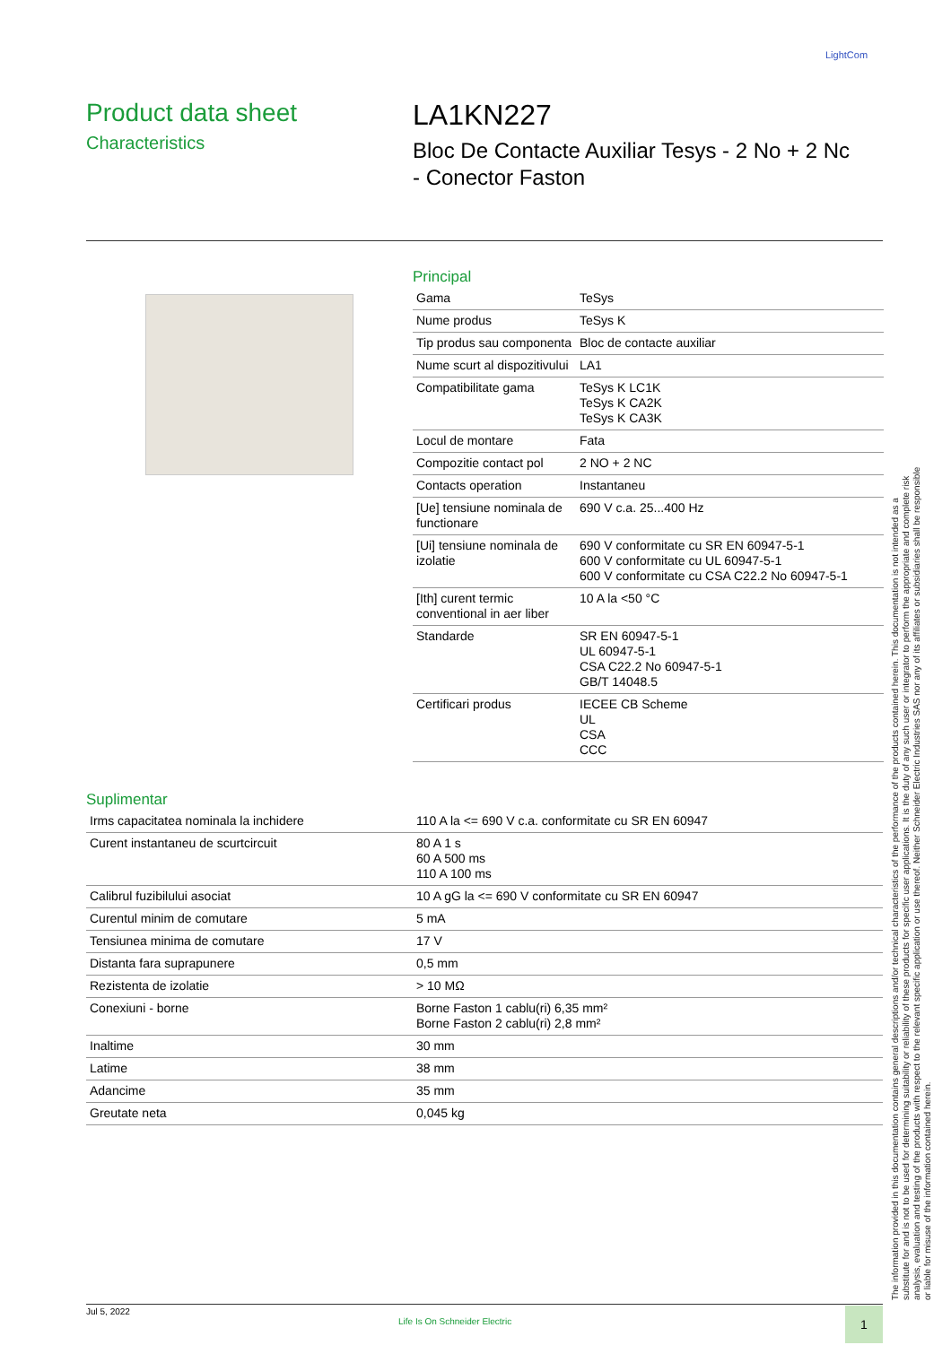LightCom
Product data sheet
Characteristics
LA1KN227
Bloc De Contacte Auxiliar Tesys - 2 No + 2 Nc
- Conector Faston
Principal
| Gama | TeSys |
| Nume produs | TeSys K |
| Tip produs sau componenta | Bloc de contacte auxiliar |
| Nume scurt al dispozitivului | LA1 |
| Compatibilitate gama | TeSys K LC1K TeSys K CA2K TeSys K CA3K |
| Locul de montare | Fata |
| Compozitie contact pol | 2 NO + 2 NC |
| Contacts operation | Instantaneu |
| [Ue] tensiune nominala de functionare | 690 V c.a. 25...400 Hz |
| [Ui] tensiune nominala de izolatie | 690 V conformitate cu SR EN 60947-5-1 600 V conformitate cu UL 60947-5-1 600 V conformitate cu CSA C22.2 No 60947-5-1 |
| [Ith] curent termic conventional in aer liber | 10 A la <50 °C |
| Standarde | SR EN 60947-5-1 UL 60947-5-1 CSA C22.2 No 60947-5-1 GB/T 14048.5 |
| Certificari produs | IECEE CB Scheme UL CSA CCC |
Suplimentar
| Irms capacitatea nominala la inchidere | 110 A la <= 690 V c.a. conformitate cu SR EN 60947 |
| Curent instantaneu de scurtcircuit | 80 A 1 s 60 A 500 ms 110 A 100 ms |
| Calibrul fuzibilului asociat | 10 A gG la <= 690 V conformitate cu SR EN 60947 |
| Curentul minim de comutare | 5 mA |
| Tensiunea minima de comutare | 17 V |
| Distanta fara suprapunere | 0,5 mm |
| Rezistenta de izolatie | > 10 MΩ |
| Conexiuni - borne | Borne Faston 1 cablu(ri) 6,35 mm² Borne Faston 2 cablu(ri) 2,8 mm² |
| Inaltime | 30 mm |
| Latime | 38 mm |
| Adancime | 35 mm |
| Greutate neta | 0,045 kg |
The information provided in this documentation contains general descriptions and/or technical characteristics of the performance of the products contained herein. This documentation is not intended as a substitute for and is not to be used for determining suitability or reliability of these products for specific user applications. It is the duty of any such user or integrator to perform the appropriate and complete risk analysis, evaluation and testing of the products with respect to the relevant specific application or use thereof. Neither Schneider Electric Industries SAS nor any of its affiliates or subsidiaries shall be responsible or liable for misuse of the information contained herein.
Jul 5, 2022
Life Is On Schneider Electric
1